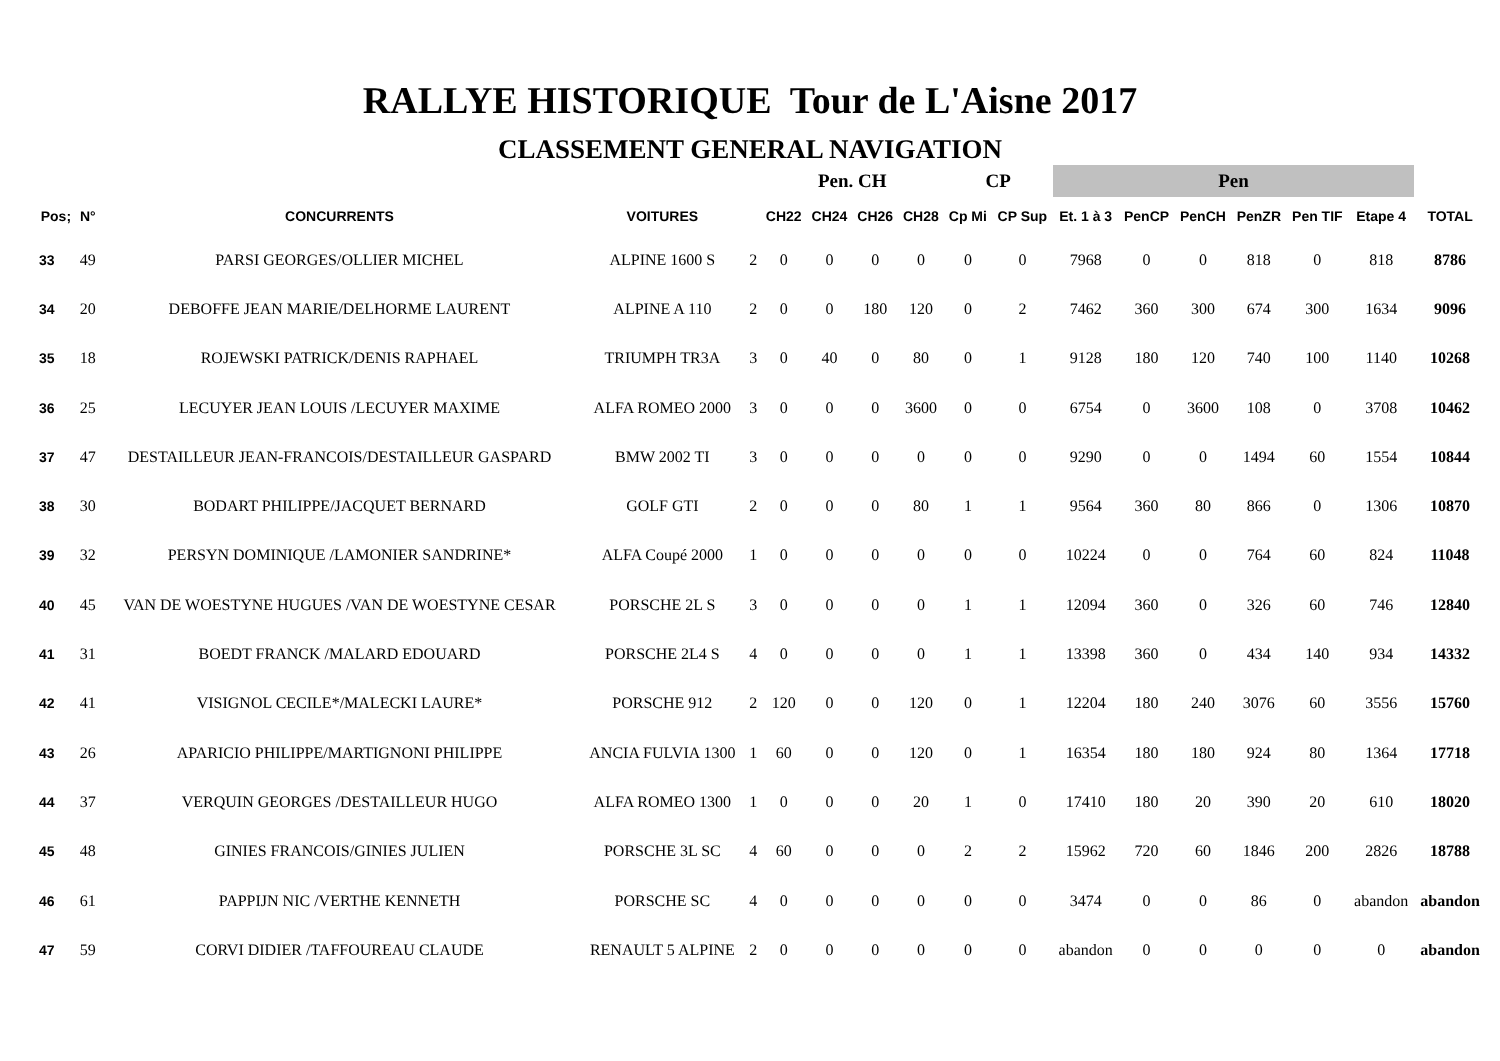RALLYE HISTORIQUE Tour de L'Aisne 2017
CLASSEMENT GENERAL NAVIGATION
| | | | | | Pen. CH | | | | CP | | Pen | | | | | | |
| --- | --- | --- | --- | --- | --- | --- | --- | --- | --- | --- | --- | --- | --- | --- | --- | --- | --- |
| Pos; | N° | CONCURRENTS | VOITURES | | CH22 | CH24 | CH26 | CH28 | Cp Mi | CP Sup | Et. 1 à 3 | PenCP | PenCH | PenZR | Pen TIF | Etape 4 | TOTAL |
| 33 | 49 | PARSI GEORGES/OLLIER MICHEL | ALPINE 1600 S | 2 | 0 | 0 | 0 | 0 | 0 | 0 | 7968 | 0 | 0 | 818 | 0 | 818 | 8786 |
| 34 | 20 | DEBOFFE JEAN MARIE/DELHORME LAURENT | ALPINE A 110 | 2 | 0 | 0 | 180 | 120 | 0 | 2 | 7462 | 360 | 300 | 674 | 300 | 1634 | 9096 |
| 35 | 18 | ROJEWSKI PATRICK/DENIS RAPHAEL | TRIUMPH TR3A | 3 | 0 | 40 | 0 | 80 | 0 | 1 | 9128 | 180 | 120 | 740 | 100 | 1140 | 10268 |
| 36 | 25 | LECUYER JEAN LOUIS /LECUYER MAXIME | ALFA ROMEO 2000 | 3 | 0 | 0 | 0 | 3600 | 0 | 0 | 6754 | 0 | 3600 | 108 | 0 | 3708 | 10462 |
| 37 | 47 | DESTAILLEUR JEAN-FRANCOIS/DESTAILLEUR GASPARD | BMW 2002 TI | 3 | 0 | 0 | 0 | 0 | 0 | 0 | 9290 | 0 | 0 | 1494 | 60 | 1554 | 10844 |
| 38 | 30 | BODART PHILIPPE/JACQUET BERNARD | GOLF GTI | 2 | 0 | 0 | 0 | 80 | 1 | 1 | 9564 | 360 | 80 | 866 | 0 | 1306 | 10870 |
| 39 | 32 | PERSYN DOMINIQUE /LAMONIER SANDRINE* | ALFA Coupé 2000 | 1 | 0 | 0 | 0 | 0 | 0 | 0 | 10224 | 0 | 0 | 764 | 60 | 824 | 11048 |
| 40 | 45 | VAN DE WOESTYNE HUGUES /VAN DE WOESTYNE CESAR | PORSCHE 2L S | 3 | 0 | 0 | 0 | 0 | 1 | 1 | 12094 | 360 | 0 | 326 | 60 | 746 | 12840 |
| 41 | 31 | BOEDT FRANCK /MALARD EDOUARD | PORSCHE 2L4 S | 4 | 0 | 0 | 0 | 0 | 1 | 1 | 13398 | 360 | 0 | 434 | 140 | 934 | 14332 |
| 42 | 41 | VISIGNOL CECILE*/MALECKI LAURE* | PORSCHE 912 | 2 | 120 | 0 | 0 | 120 | 0 | 1 | 12204 | 180 | 240 | 3076 | 60 | 3556 | 15760 |
| 43 | 26 | APARICIO PHILIPPE/MARTIGNONI PHILIPPE | ANCIA FULVIA 1300 | 1 | 60 | 0 | 0 | 120 | 0 | 1 | 16354 | 180 | 180 | 924 | 80 | 1364 | 17718 |
| 44 | 37 | VERQUIN GEORGES /DESTAILLEUR HUGO | ALFA ROMEO 1300 | 1 | 0 | 0 | 0 | 20 | 1 | 0 | 17410 | 180 | 20 | 390 | 20 | 610 | 18020 |
| 45 | 48 | GINIES FRANCOIS/GINIES JULIEN | PORSCHE 3L SC | 4 | 60 | 0 | 0 | 0 | 2 | 2 | 15962 | 720 | 60 | 1846 | 200 | 2826 | 18788 |
| 46 | 61 | PAPPIJN NIC /VERTHE KENNETH | PORSCHE SC | 4 | 0 | 0 | 0 | 0 | 0 | 0 | 3474 | 0 | 0 | 86 | 0 | abandon | abandon |
| 47 | 59 | CORVI DIDIER /TAFFOUREAU CLAUDE | RENAULT 5 ALPINE | 2 | 0 | 0 | 0 | 0 | 0 | 0 | abandon | 0 | 0 | 0 | 0 | 0 | abandon |